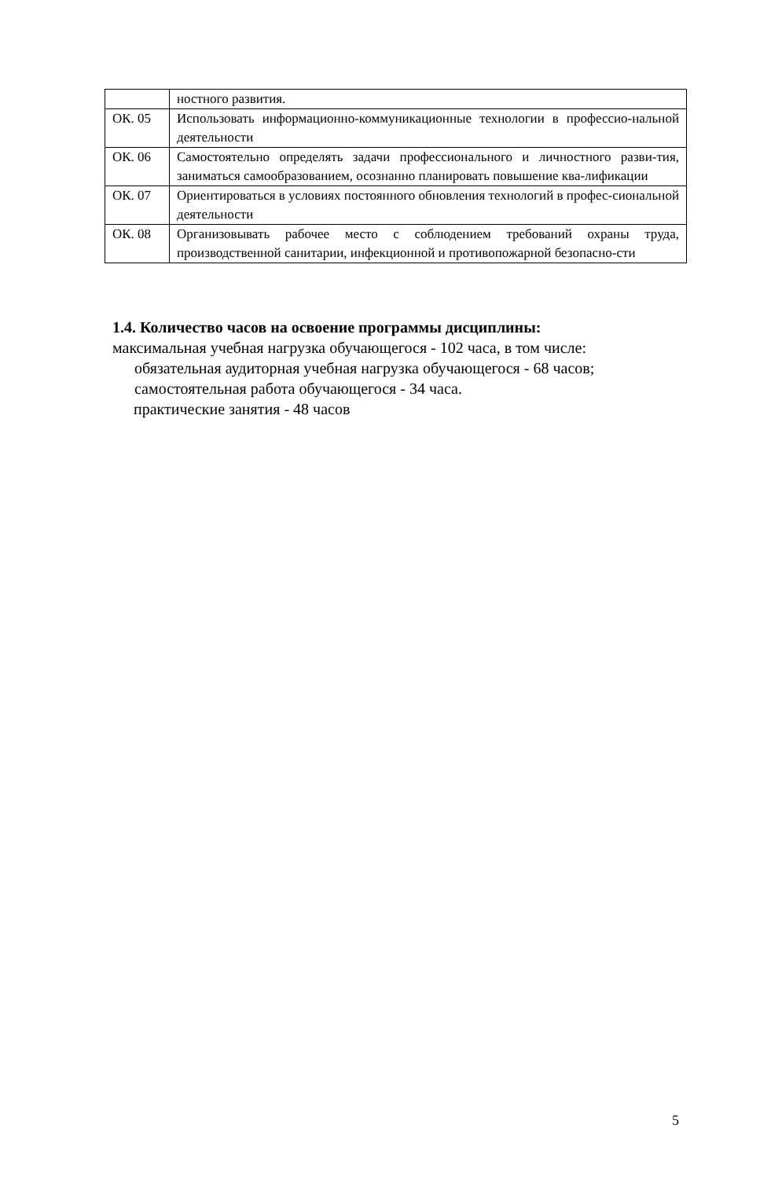| | ностного развития. |
| ОК. 05 | Использовать информационно-коммуникационные технологии в профессио-нальной деятельности |
| ОК. 06 | Самостоятельно определять задачи профессионального и личностного разви-тия, заниматься самообразованием, осознанно планировать повышение ква-лификации |
| ОК. 07 | Ориентироваться в условиях постоянного обновления технологий в профес-сиональной деятельности |
| ОК. 08 | Организовывать рабочее место с соблюдением требований охраны труда, производственной санитарии, инфекционной и противопожарной безопасно-сти |
1.4. Количество часов на освоение программы дисциплины:
максимальная учебная нагрузка обучающегося - 102 часа, в том числе:
обязательная аудиторная учебная нагрузка обучающегося - 68 часов;
самостоятельная работа обучающегося - 34 часа.
практические занятия - 48 часов
5